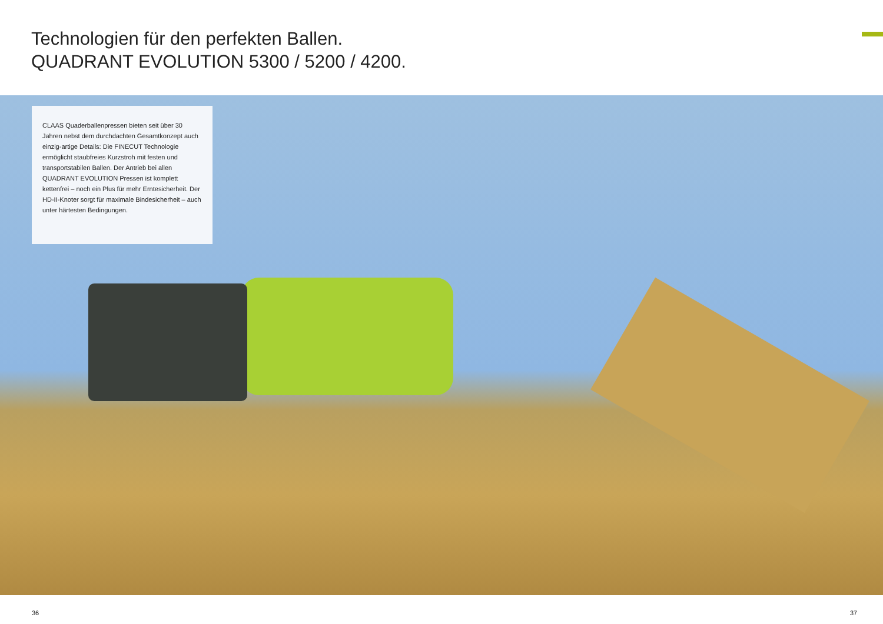Technologien für den perfekten Ballen.
QUADRANT EVOLUTION 5300 / 5200 / 4200.
CLAAS Quaderballenpressen bieten seit über 30 Jahren nebst dem durchdachten Gesamtkonzept auch einzig-artige Details: Die FINECUT Technologie ermöglicht staubfreies Kurzstroh mit festen und transportstabilen Ballen. Der Antrieb bei allen QUADRANT EVOLUTION Pressen ist komplett kettenfrei – noch ein Plus für mehr Erntesicherheit. Der HD-II-Knoter sorgt für maximale Bindesicherheit – auch unter härtesten Bedingungen.
36 37